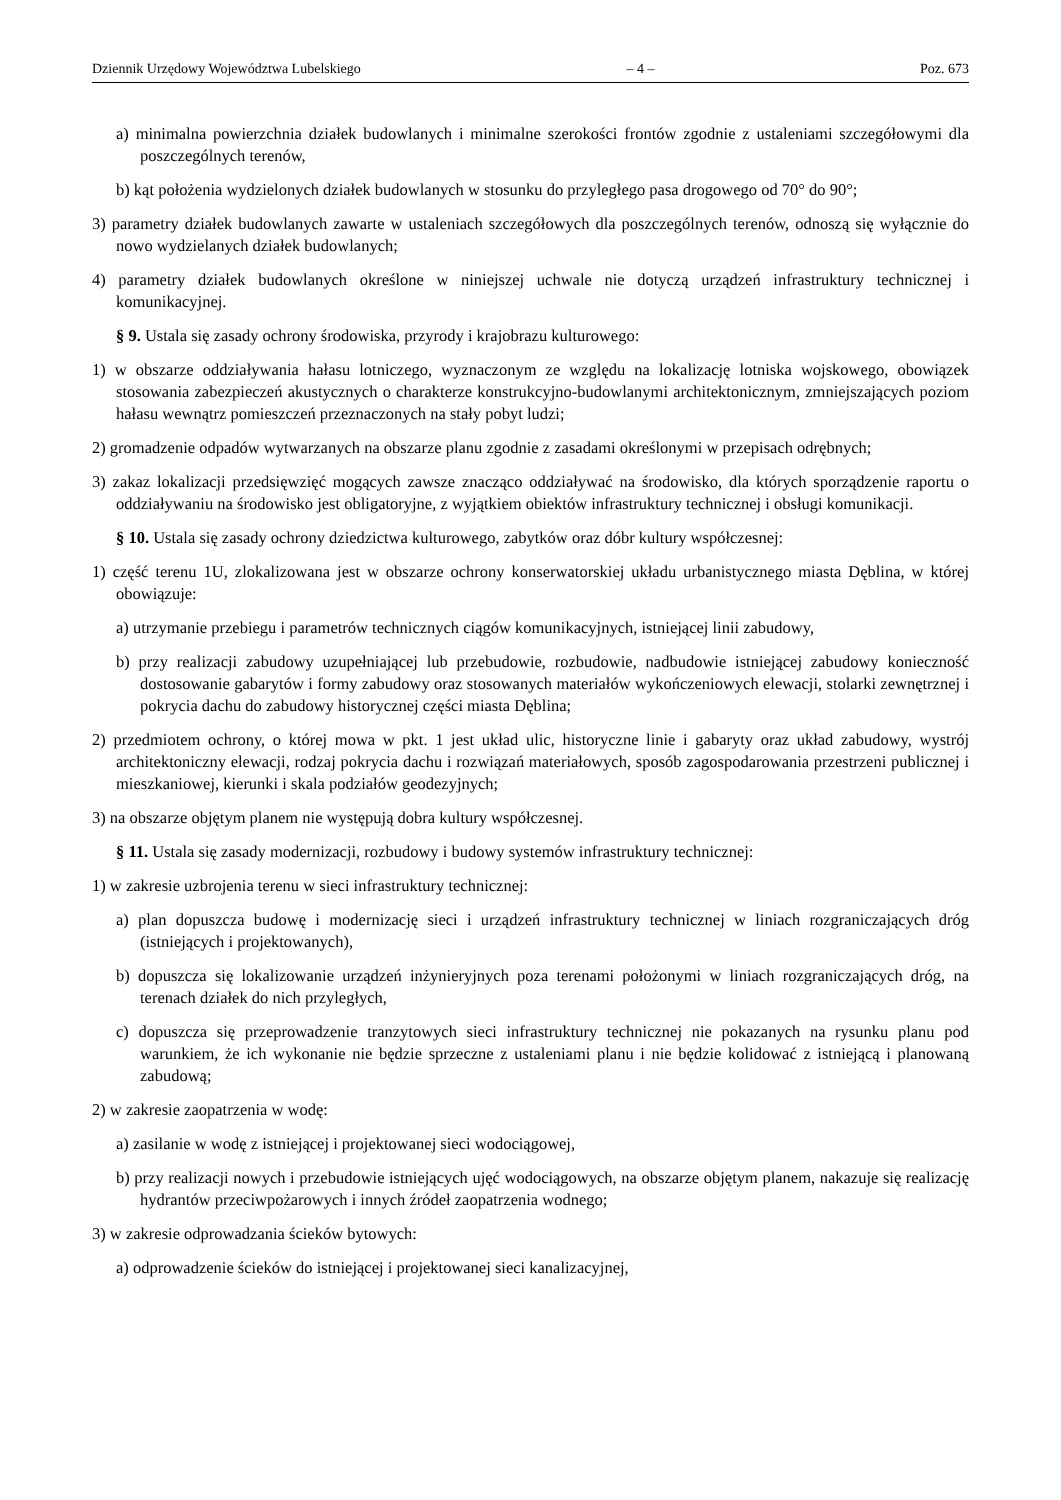Dziennik Urzędowy Województwa Lubelskiego – 4 – Poz. 673
a) minimalna powierzchnia działek budowlanych i minimalne szerokości frontów zgodnie z ustaleniami szczegółowymi dla poszczególnych terenów,
b) kąt położenia wydzielonych działek budowlanych w stosunku do przyległego pasa drogowego od 70° do 90°;
3) parametry działek budowlanych zawarte w ustaleniach szczegółowych dla poszczególnych terenów, odnoszą się wyłącznie do nowo wydzielanych działek budowlanych;
4) parametry działek budowlanych określone w niniejszej uchwale nie dotyczą urządzeń infrastruktury technicznej i komunikacyjnej.
§ 9. Ustala się zasady ochrony środowiska, przyrody i krajobrazu kulturowego:
1) w obszarze oddziaływania hałasu lotniczego, wyznaczonym ze względu na lokalizację lotniska wojskowego, obowiązek stosowania zabezpieczeń akustycznych o charakterze konstrukcyjno-budowlanymi architektonicznym, zmniejszających poziom hałasu wewnątrz pomieszczeń przeznaczonych na stały pobyt ludzi;
2) gromadzenie odpadów wytwarzanych na obszarze planu zgodnie z zasadami określonymi w przepisach odrębnych;
3) zakaz lokalizacji przedsięwzięć mogących zawsze znacząco oddziaływać na środowisko, dla których sporządzenie raportu o oddziaływaniu na środowisko jest obligatoryjne, z wyjątkiem obiektów infrastruktury technicznej i obsługi komunikacji.
§ 10. Ustala się zasady ochrony dziedzictwa kulturowego, zabytków oraz dóbr kultury współczesnej:
1) część terenu 1U, zlokalizowana jest w obszarze ochrony konserwatorskiej układu urbanistycznego miasta Dęblina, w której obowiązuje:
a) utrzymanie przebiegu i parametrów technicznych ciągów komunikacyjnych, istniejącej linii zabudowy,
b) przy realizacji zabudowy uzupełniającej lub przebudowie, rozbudowie, nadbudowie istniejącej zabudowy konieczność dostosowanie gabarytów i formy zabudowy oraz stosowanych materiałów wykończeniowych elewacji, stolarki zewnętrznej i pokrycia dachu do zabudowy historycznej części miasta Dęblina;
2) przedmiotem ochrony, o której mowa w pkt. 1 jest układ ulic, historyczne linie i gabaryty oraz układ zabudowy, wystrój architektoniczny elewacji, rodzaj pokrycia dachu i rozwiązań materiałowych, sposób zagospodarowania przestrzeni publicznej i mieszkaniowej, kierunki i skala podziałów geodezyjnych;
3) na obszarze objętym planem nie występują dobra kultury współczesnej.
§ 11. Ustala się zasady modernizacji, rozbudowy i budowy systemów infrastruktury technicznej:
1) w zakresie uzbrojenia terenu w sieci infrastruktury technicznej:
a) plan dopuszcza budowę i modernizację sieci i urządzeń infrastruktury technicznej w liniach rozgraniczających dróg (istniejących i projektowanych),
b) dopuszcza się lokalizowanie urządzeń inżynieryjnych poza terenami położonymi w liniach rozgraniczających dróg, na terenach działek do nich przyległych,
c) dopuszcza się przeprowadzenie tranzytowych sieci infrastruktury technicznej nie pokazanych na rysunku planu pod warunkiem, że ich wykonanie nie będzie sprzeczne z ustaleniami planu i nie będzie kolidować z istniejącą i planowaną zabudową;
2) w zakresie zaopatrzenia w wodę:
a) zasilanie w wodę z istniejącej i projektowanej sieci wodociągowej,
b) przy realizacji nowych i przebudowie istniejących ujęć wodociągowych, na obszarze objętym planem, nakazuje się realizację hydrantów przeciwpożarowych i innych źródeł zaopatrzenia wodnego;
3) w zakresie odprowadzania ścieków bytowych:
a) odprowadzenie ścieków do istniejącej i projektowanej sieci kanalizacyjnej,